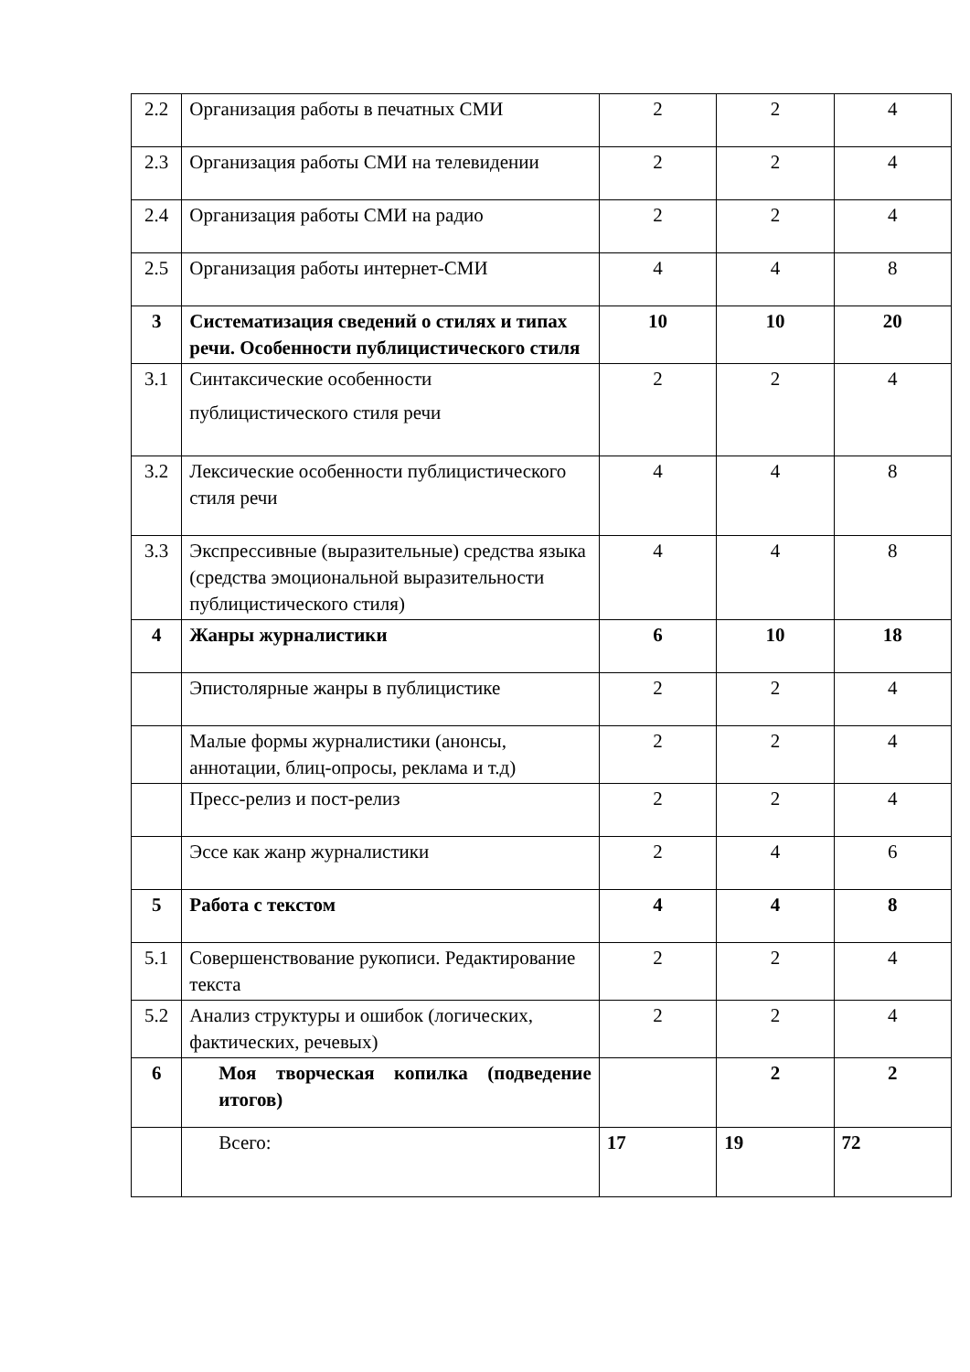| 2.2 | Организация работы в печатных СМИ | 2 | 2 | 4 |
| 2.3 | Организация работы СМИ на телевидении | 2 | 2 | 4 |
| 2.4 | Организация работы СМИ на радио | 2 | 2 | 4 |
| 2.5 | Организация работы интернет-СМИ | 4 | 4 | 8 |
| 3 | Систематизация сведений о стилях и типах речи. Особенности публицистического стиля | 10 | 10 | 20 |
| 3.1 | Синтаксические особенности публицистического стиля речи | 2 | 2 | 4 |
| 3.2 | Лексические особенности публицистического стиля речи | 4 | 4 | 8 |
| 3.3 | Экспрессивные (выразительные) средства языка (средства эмоциональной выразительности публицистического стиля) | 4 | 4 | 8 |
| 4 | Жанры журналистики | 6 | 10 | 18 |
| | Эпистолярные жанры в публицистике | 2 | 2 | 4 |
| | Малые формы журналистики (анонсы, аннотации, блиц-опросы, реклама и т.д) | 2 | 2 | 4 |
| | Пресс-релиз и пост-релиз | 2 | 2 | 4 |
| | Эссе как жанр журналистики | 2 | 4 | 6 |
| 5 | Работа с текстом | 4 | 4 | 8 |
| 5.1 | Совершенствование рукописи. Редактирование текста | 2 | 2 | 4 |
| 5.2 | Анализ структуры и ошибок (логических, фактических, речевых) | 2 | 2 | 4 |
| 6 | Моя творческая копилка (подведение итогов) | | 2 | 2 |
| | Всего: | 17 | 19 | 72 |